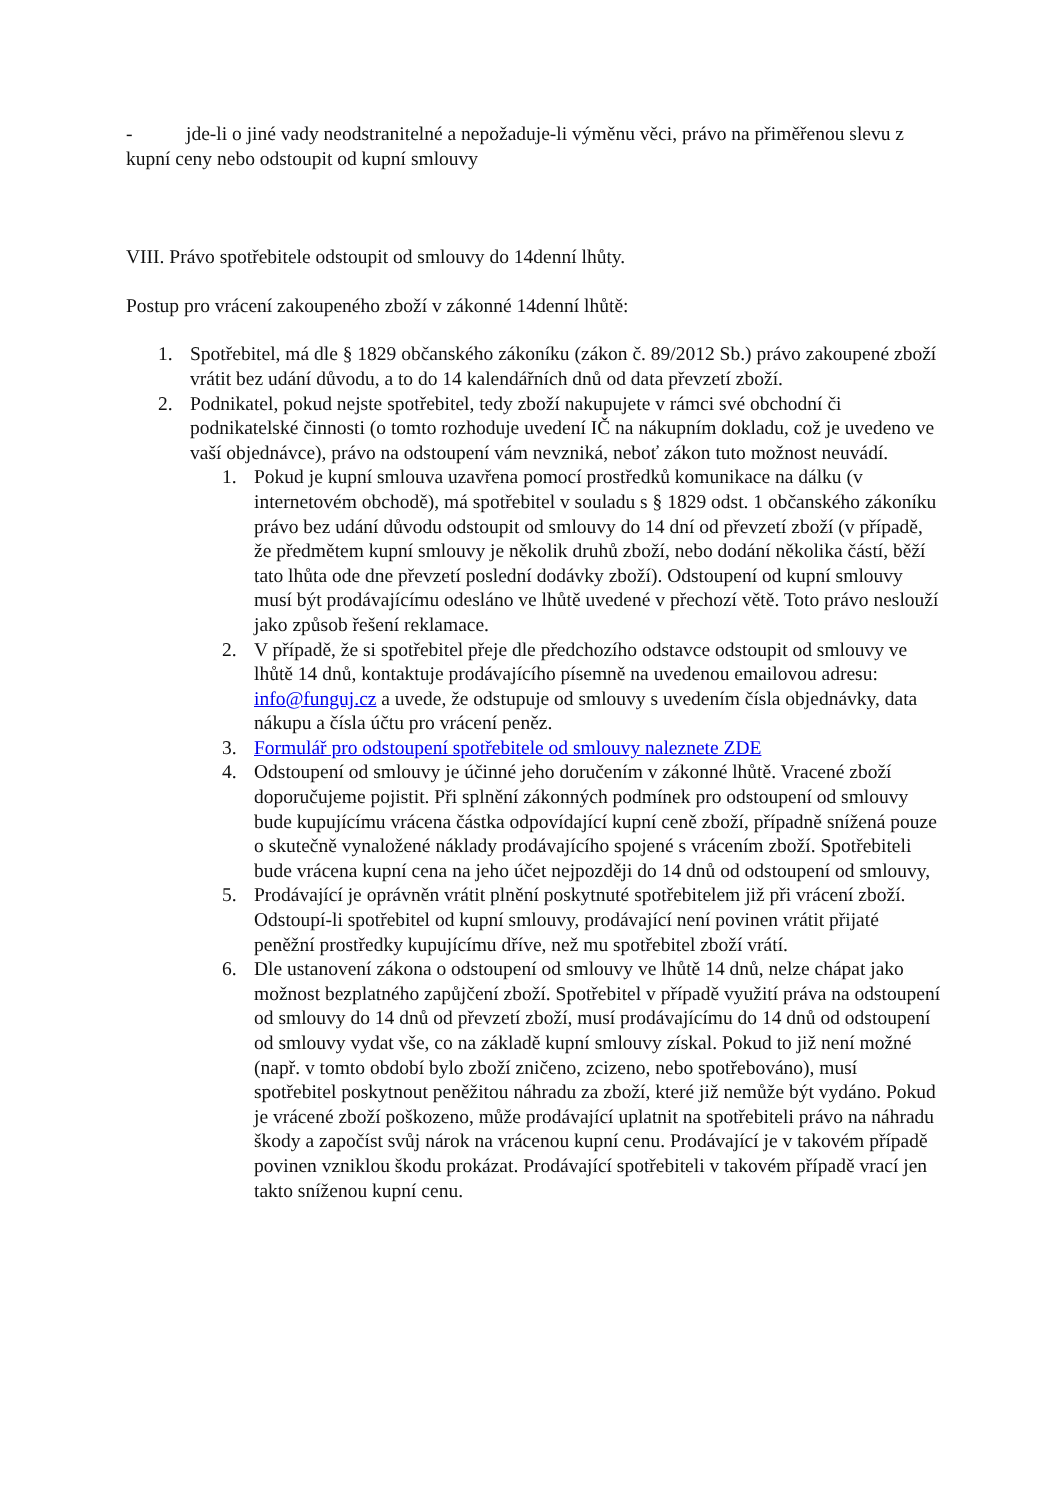- jde-li o jiné vady neodstranitelné a nepožaduje-li výměnu věci, právo na přiměřenou slevu z kupní ceny nebo odstoupit od kupní smlouvy
VIII. Právo spotřebitele odstoupit od smlouvy do 14denní lhůty.
Postup pro vrácení zakoupeného zboží v zákonné 14denní lhůtě:
1. Spotřebitel, má dle § 1829 občanského zákoníku (zákon č. 89/2012 Sb.) právo zakoupené zboží vrátit bez udání důvodu, a to do 14 kalendářních dnů od data převzetí zboží.
2. Podnikatel, pokud nejste spotřebitel, tedy zboží nakupujete v rámci své obchodní či podnikatelské činnosti (o tomto rozhoduje uvedení IČ na nákupním dokladu, což je uvedeno ve vaší objednávce), právo na odstoupení vám nevzniká, neboť zákon tuto možnost neuvádí.
1. Pokud je kupní smlouva uzavřena pomocí prostředků komunikace na dálku (v internetovém obchodě), má spotřebitel v souladu s § 1829 odst. 1 občanského zákoníku právo bez udání důvodu odstoupit od smlouvy do 14 dní od převzetí zboží (v případě, že předmětem kupní smlouvy je několik druhů zboží, nebo dodání několika částí, běží tato lhůta ode dne převzetí poslední dodávky zboží). Odstoupení od kupní smlouvy musí být prodávajícímu odesláno ve lhůtě uvedené v přechozí větě. Toto právo neslouží jako způsob řešení reklamace.
2. V případě, že si spotřebitel přeje dle předchozího odstavce odstoupit od smlouvy ve lhůtě 14 dnů, kontaktuje prodávajícího písemně na uvedenou emailovou adresu: info@funguj.cz a uvede, že odstupuje od smlouvy s uvedením čísla objednávky, data nákupu a čísla účtu pro vrácení peněz.
3. Formulář pro odstoupení spotřebitele od smlouvy naleznete ZDE
4. Odstoupení od smlouvy je účinné jeho doručením v zákonné lhůtě. Vracené zboží doporučujeme pojistit. Při splnění zákonných podmínek pro odstoupení od smlouvy bude kupujícímu vrácena částka odpovídající kupní ceně zboží, případně snížená pouze o skutečně vynaložené náklady prodávajícího spojené s vrácením zboží. Spotřebiteli bude vrácena kupní cena na jeho účet nejpozději do 14 dnů od odstoupení od smlouvy,
5. Prodávající je oprávněn vrátit plnění poskytnuté spotřebitelem již při vrácení zboží. Odstoupí-li spotřebitel od kupní smlouvy, prodávající není povinen vrátit přijaté peněžní prostředky kupujícímu dříve, než mu spotřebitel zboží vrátí.
6. Dle ustanovení zákona o odstoupení od smlouvy ve lhůtě 14 dnů, nelze chápat jako možnost bezplatného zapůjčení zboží. Spotřebitel v případě využití práva na odstoupení od smlouvy do 14 dnů od převzetí zboží, musí prodávajícímu do 14 dnů od odstoupení od smlouvy vydat vše, co na základě kupní smlouvy získal. Pokud to již není možné (např. v tomto období bylo zboží zničeno, zcizeno, nebo spotřebováno), musí spotřebitel poskytnout peněžitou náhradu za zboží, které již nemůže být vydáno. Pokud je vrácené zboží poškozeno, může prodávající uplatnit na spotřebiteli právo na náhradu škody a započíst svůj nárok na vrácenou kupní cenu. Prodávající je v takovém případě povinen vzniklou škodu prokázat. Prodávající spotřebiteli v takovém případě vrací jen takto sníženou kupní cenu.